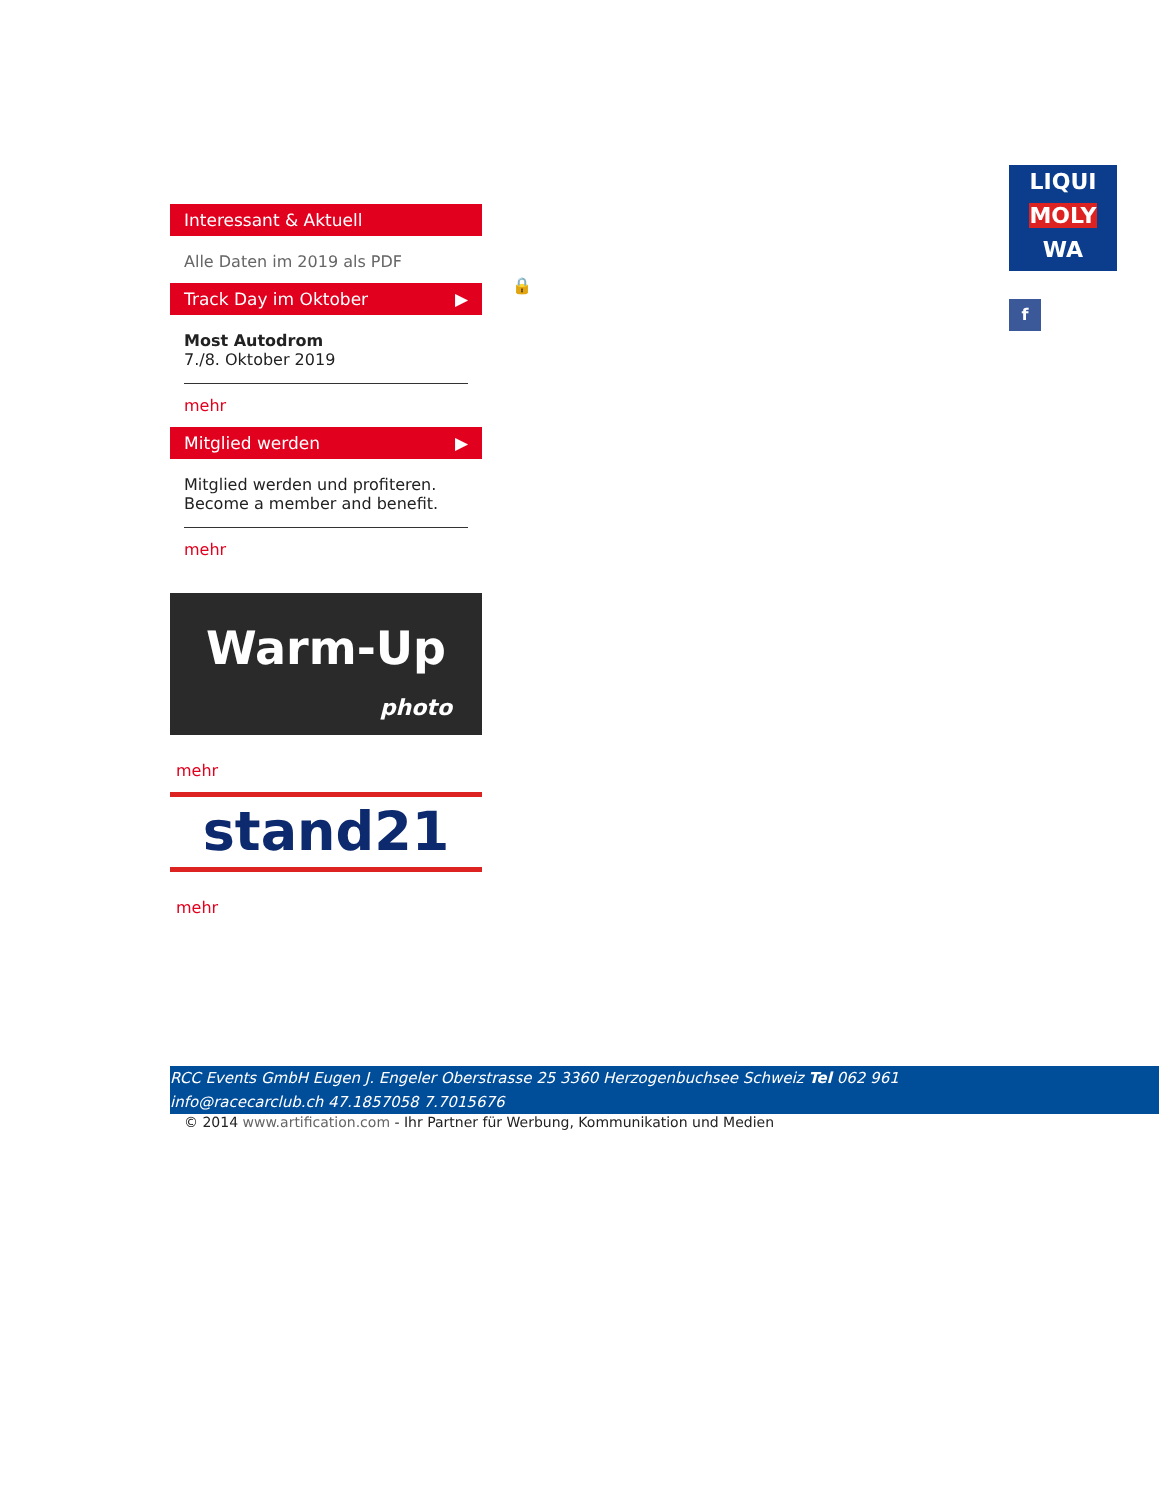Interessant & Aktuell
Alle Daten im 2019 als PDF
Track Day im Oktober ▶
Most Autodrom
7./8. Oktober 2019
mehr
Mitglied werden ▶
Mitglied werden und profiteren.
Become a member and benefit.
mehr
Warm-Up
photo
mehr
stand21
mehr
🔒
LIQUI
MOLY
WA
f
RCC Events GmbH Eugen J. Engeler Oberstrasse 25 3360 Herzogenbuchsee Schweiz Tel 062 961
info@racecarclub.ch 47.1857058 7.7015676
© 2014 www.artification.com - Ihr Partner für Werbung, Kommunikation und Medien